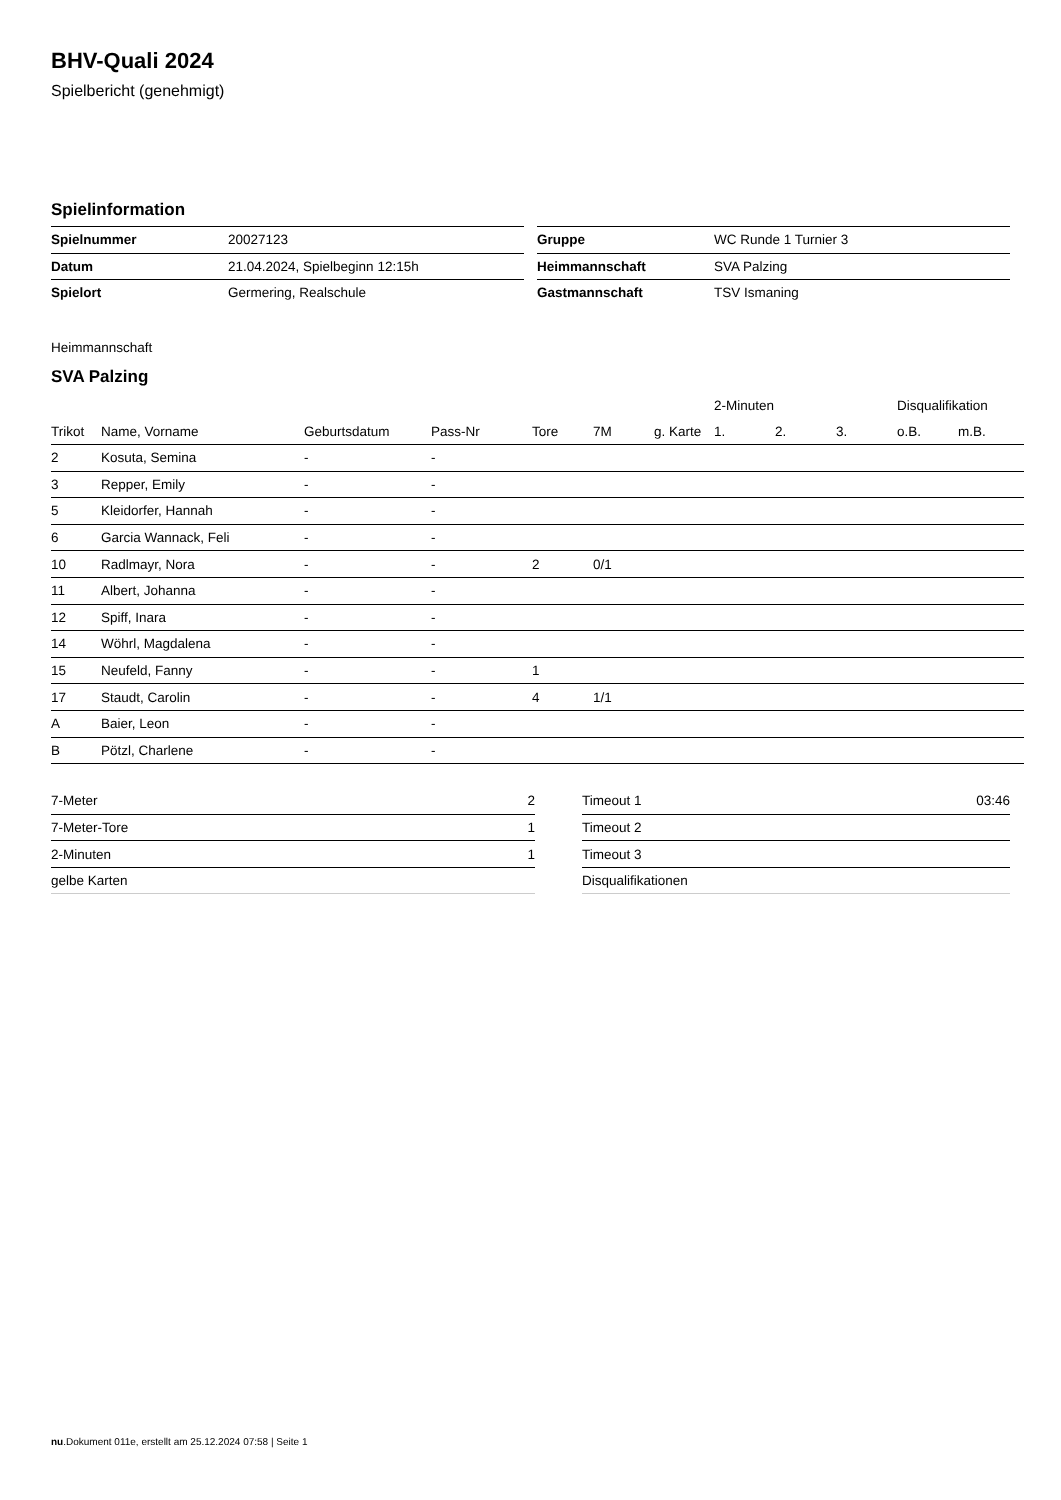BHV-Quali 2024
Spielbericht (genehmigt)
Spielinformation
| Spielnummer | 20027123 |
| Datum | 21.04.2024, Spielbeginn 12:15h |
| Spielort | Germering, Realschule |
| Gruppe | WC Runde 1 Turnier 3 |
| Heimmannschaft | SVA Palzing |
| Gastmannschaft | TSV Ismaning |
Heimmannschaft
SVA Palzing
| | | | | | | | 2-Minuten | | | Disqualifikation | |
| --- | --- | --- | --- | --- | --- | --- | --- | --- | --- | --- | --- |
| Trikot | Name, Vorname | Geburtsdatum | Pass-Nr | Tore | 7M | g. Karte | 1. | 2. | 3. | o.B. | m.B. |
| 2 | Kosuta, Semina | - | - | | | | | | | | |
| 3 | Repper, Emily | - | - | | | | | | | | |
| 5 | Kleidorfer, Hannah | - | - | | | | | | | | |
| 6 | Garcia Wannack, Feli | - | - | | | | | | | | |
| 10 | Radlmayr, Nora | - | - | 2 | 0/1 | | | | | | |
| 11 | Albert, Johanna | - | - | | | | | | | | |
| 12 | Spiff, Inara | - | - | | | | | | | | |
| 14 | Wöhrl, Magdalena | - | - | | | | | | | | |
| 15 | Neufeld, Fanny | - | - | 1 | | | | | | | |
| 17 | Staudt, Carolin | - | - | 4 | 1/1 | | | | | | |
| A | Baier, Leon | - | - | | | | | | | | |
| B | Pötzl, Charlene | - | - | | | | | | | | |
| 7-Meter | 2 |
| 7-Meter-Tore | 1 |
| 2-Minuten | 1 |
| gelbe Karten | |
| Timeout 1 | 03:46 |
| Timeout 2 | |
| Timeout 3 | |
| Disqualifikationen | |
nu.Dokument 011e, erstellt am 25.12.2024 07:58 | Seite 1